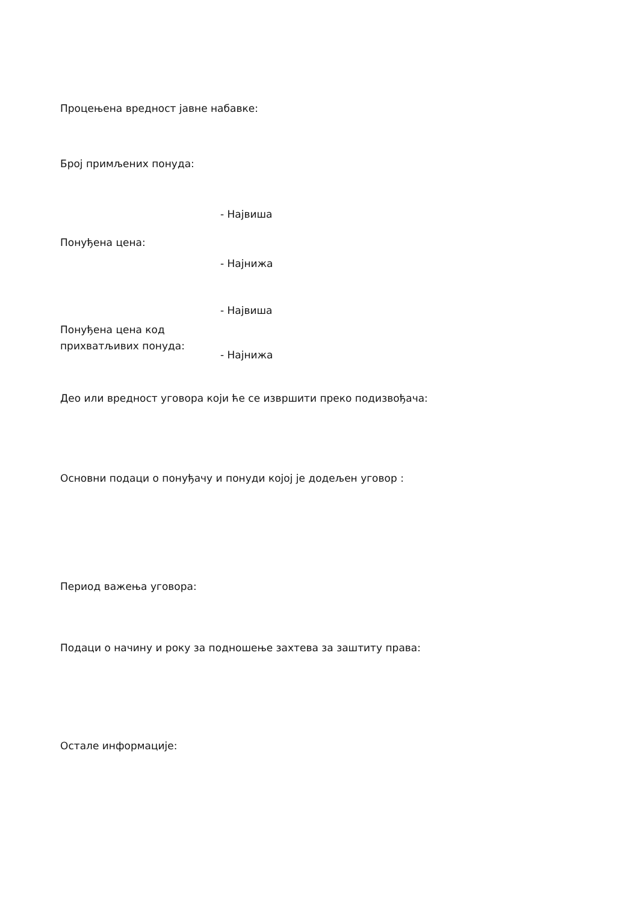Процењена вредност јавне набавке:
Број примљених понуда:
- Највиша
Понуђена цена:
- Најнижа
- Највиша
Понуђена цена код
прихватљивих понуда:
- Најнижа
Део или вредност уговора који ће се извршити преко подизвођача:
Основни подаци о понуђачу и понуди којој је додељен уговор :
Период важења уговора:
Подаци о начину и року за подношење захтева за заштиту права:
Остале информације: